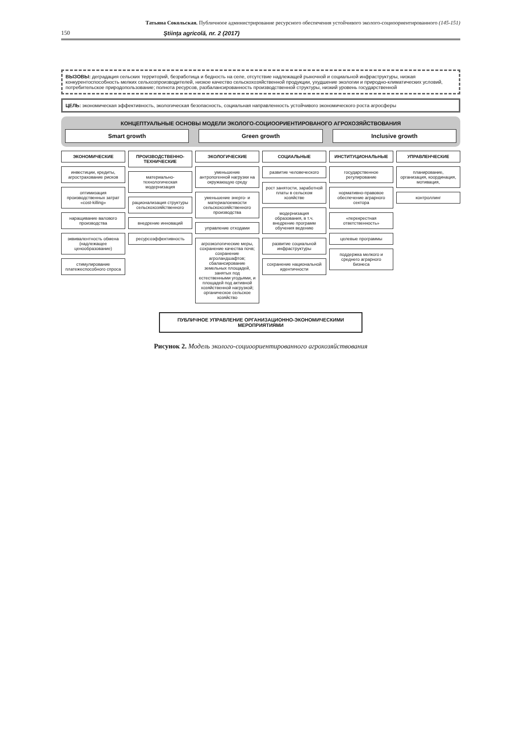Татьяна Сокольская. Публичноое администрирование ресурсного обеспечения устойчивого эколого-социоориентированного (145-151)
150 Ştiinţa agricolă, nr. 2 (2017)
ВЫЗОВЫ: деградация сельских территорий, безработица и бедность на селе, отсутствие надлежащей рыночной и социальной инфраструктуры, низкая конкурентоспособность мелких сельхозпроизводителей, низкое качество сельскохозяйственной продукции, ухудшение экологии и природно-климатических условий, потребительское природопользование; полнота ресурсов, разбалансированность производственной структуры, низкий уровень государственной
ЦЕЛЬ: экономическая эффективность, экологическая безопасность, социальная направленность устойчивого экономического роста агросферы
КОНЦЕПТУАЛЬНЫЕ ОСНОВЫ МОДЕЛИ ЭКОЛОГО-СОЦИООРИЕНТИРОВАНОГО АГРОХОЗЯЙСТВОВАНИЯ
Smart growth Green growth Inclusive growth
ЭКОНОМИЧЕСКИЕ
инвестиции, кредиты, агрострахование рисков
оптимизация производственных затрат «cost-killing»
наращивание валового производства
эквивалентность обмена (надлежащее ценообразование)
стимулирование платежеспособного спроса
ПРОИЗВОДСТВЕННО-ТЕХНИЧЕСКИЕ
материально-технологическая модернизация
рационализация структуры сельскохозяйственного
внедрение инноваций
ресурсоэффективность
ЭКОЛОГИЧЕСКИЕ
уменьшение антропогенной нагрузки на окружающую среду
уменьшение энерго- и материалоемкости сельскохозяйственного производства
управление отходами
агроэкологические меры, сохранение качества почв; сохранение агроландшафтов; сбалансирование земельных площадей, занятых под естественными угодьями, и площадей под активной хозяйственной нагрузкой; органическое сельское хозяйство
СОЦИАЛЬНЫЕ
развитие человеческого
рост занятости, заработной платы в сельском хозяйстве
модернизация образования, в т.ч. внедрение программ обучения ведению
развитие социальной инфраструктуры
сохранение национальной идентичности
ИНСТИТУЦИОНАЛЬНЫЕ
государственное регулирование
нормативно-правовое обеспечение аграрного сектора
«перекрестная ответственность»
целевые программы
поддержка мелкого и среднего аграрного бизнеса
УПРАВЛЕНЧЕСКИЕ
планирование, организация, координация, мотивация,
контроллинг
ПУБЛИЧНОЕ УПРАВЛЕНИЕ ОРГАНИЗАЦИОННО-ЭКОНОМИЧЕСКИМИ МЕРОПРИЯТИЯМИ
Рисунок 2. Модель эколого-социоориентированного агрохозяйствования